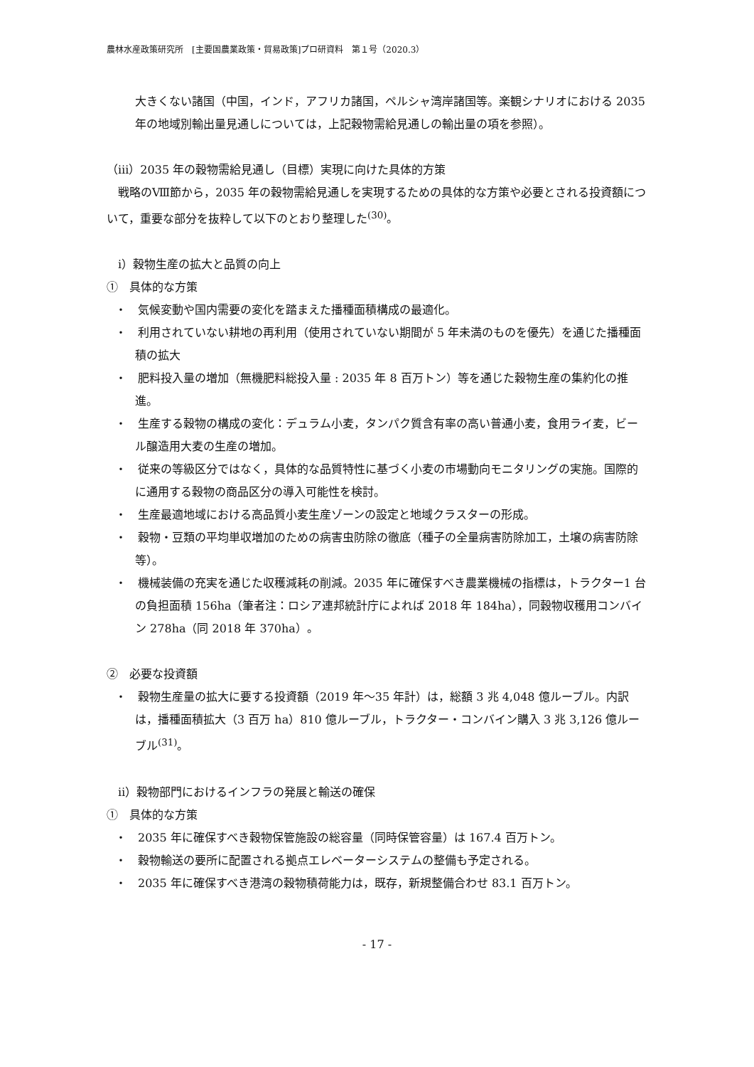農林水産政策研究所　[主要国農業政策・貿易政策]プロ研資料　第１号（2020.3）
大きくない諸国（中国，インド，アフリカ諸国，ペルシャ湾岸諸国等。楽観シナリオにおける 2035 年の地域別輸出量見通しについては，上記穀物需給見通しの輸出量の項を参照）。
（ⅲ）2035 年の穀物需給見通し（目標）実現に向けた具体的方策
　戦略のⅧ節から，2035 年の穀物需給見通しを実現するための具体的な方策や必要とされる投資額について，重要な部分を抜粋して以下のとおり整理した<sup>(30)</sup>。
　ⅰ）穀物生産の拡大と品質の向上
①　具体的な方策
・　気候変動や国内需要の変化を踏まえた播種面積構成の最適化。
・　利用されていない耕地の再利用（使用されていない期間が 5 年未満のものを優先）を通じた播種面積の拡大
・　肥料投入量の増加（無機肥料総投入量 : 2035 年 8 百万トン）等を通じた穀物生産の集約化の推進。
・　生産する穀物の構成の変化：デュラム小麦，タンパク質含有率の高い普通小麦，食用ライ麦，ビール醸造用大麦の生産の増加。
・　従来の等級区分ではなく，具体的な品質特性に基づく小麦の市場動向モニタリングの実施。国際的に通用する穀物の商品区分の導入可能性を検討。
・　生産最適地域における高品質小麦生産ゾーンの設定と地域クラスターの形成。
・　穀物・豆類の平均単収増加のための病害虫防除の徹底（種子の全量病害防除加工，土壌の病害防除等）。
・　機械装備の充実を通じた収穫減耗の削減。2035 年に確保すべき農業機械の指標は，トラクター1 台の負担面積 156ha（筆者注：ロシア連邦統計庁によれば 2018 年 184ha），同穀物収穫用コンバイン 278ha（同 2018 年 370ha）。
②　必要な投資額
・　穀物生産量の拡大に要する投資額（2019 年～35 年計）は，総額 3 兆 4,048 億ルーブル。内訳は，播種面積拡大（3 百万 ha）810 億ルーブル，トラクター・コンバイン購入 3 兆 3,126 億ルーブル<sup>(31)</sup>。
　ⅱ）穀物部門におけるインフラの発展と輸送の確保
①　具体的な方策
・　2035 年に確保すべき穀物保管施設の総容量（同時保管容量）は 167.4 百万トン。
・　穀物輸送の要所に配置される拠点エレベーターシステムの整備も予定される。
・　2035 年に確保すべき港湾の穀物積荷能力は，既存，新規整備合わせ 83.1 百万トン。
- 17 -